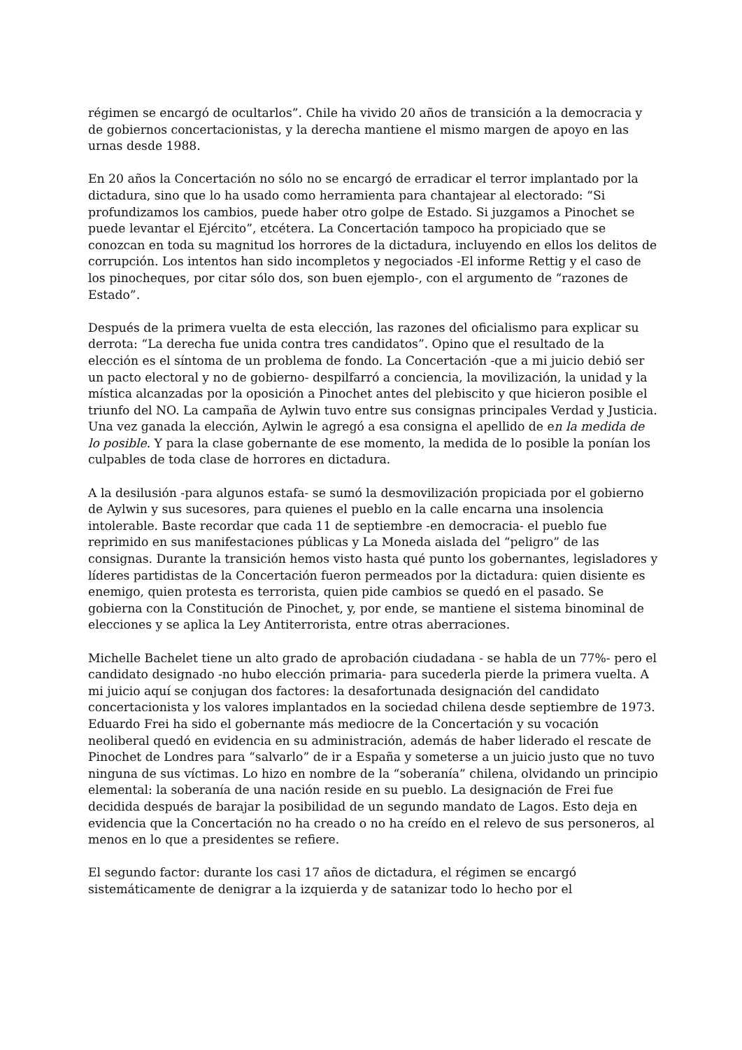régimen se encargó de ocultarlos”. Chile ha vivido 20 años de transición a la democracia y de gobiernos concertacionistas, y la derecha mantiene el mismo margen de apoyo en las urnas desde 1988.
En 20 años la Concertación no sólo no se encargó de erradicar el terror implantado por la dictadura, sino que lo ha usado como herramienta para chantajear al electorado: “Si profundizamos los cambios, puede haber otro golpe de Estado. Si juzgamos a Pinochet se puede levantar el Ejército”, etcétera. La Concertación tampoco ha propiciado que se conozcan en toda su magnitud los horrores de la dictadura, incluyendo en ellos los delitos de corrupción. Los intentos han sido incompletos y negociados -El informe Rettig y el caso de los pinocheques, por citar sólo dos, son buen ejemplo-, con el argumento de “razones de Estado”.
Después de la primera vuelta de esta elección, las razones del oficialismo para explicar su derrota: “La derecha fue unida contra tres candidatos”. Opino que el resultado de la elección es el síntoma de un problema de fondo. La Concertación -que a mi juicio debió ser un pacto electoral y no de gobierno- despilfarró a conciencia, la movilización, la unidad y la mística alcanzadas por la oposición a Pinochet antes del plebiscito y que hicieron posible el triunfo del NO. La campaña de Aylwin tuvo entre sus consignas principales Verdad y Justicia. Una vez ganada la elección, Aylwin le agregó a esa consigna el apellido de en la medida de lo posible. Y para la clase gobernante de ese momento, la medida de lo posible la ponían los culpables de toda clase de horrores en dictadura.
A la desilusión -para algunos estafa- se sumó la desmovilización propiciada por el gobierno de Aylwin y sus sucesores, para quienes el pueblo en la calle encarna una insolencia intolerable. Baste recordar que cada 11 de septiembre -en democracia- el pueblo fue reprimido en sus manifestaciones públicas y La Moneda aislada del “peligro” de las consignas. Durante la transición hemos visto hasta qué punto los gobernantes, legisladores y líderes partidistas de la Concertación fueron permeados por la dictadura: quien disiente es enemigo, quien protesta es terrorista, quien pide cambios se quedó en el pasado. Se gobierna con la Constitución de Pinochet, y, por ende, se mantiene el sistema binominal de elecciones y se aplica la Ley Antiterrorista, entre otras aberraciones.
Michelle Bachelet tiene un alto grado de aprobación ciudadana - se habla de un 77%- pero el candidato designado -no hubo elección primaria- para sucederla pierde la primera vuelta. A mi juicio aquí se conjugan dos factores: la desafortunada designación del candidato concertacionista y los valores implantados en la sociedad chilena desde septiembre de 1973. Eduardo Frei ha sido el gobernante más mediocre de la Concertación y su vocación neoliberal quedó en evidencia en su administración, además de haber liderado el rescate de Pinochet de Londres para “salvarlo” de ir a España y someterse a un juicio justo que no tuvo ninguna de sus víctimas. Lo hizo en nombre de la “soberanía” chilena, olvidando un principio elemental: la soberanía de una nación reside en su pueblo. La designación de Frei fue decidida después de barajar la posibilidad de un segundo mandato de Lagos. Esto deja en evidencia que la Concertación no ha creado o no ha creído en el relevo de sus personeros, al menos en lo que a presidentes se refiere.
El segundo factor: durante los casi 17 años de dictadura, el régimen se encargó sistemáticamente de denigrar a la izquierda y de satanizar todo lo hecho por el